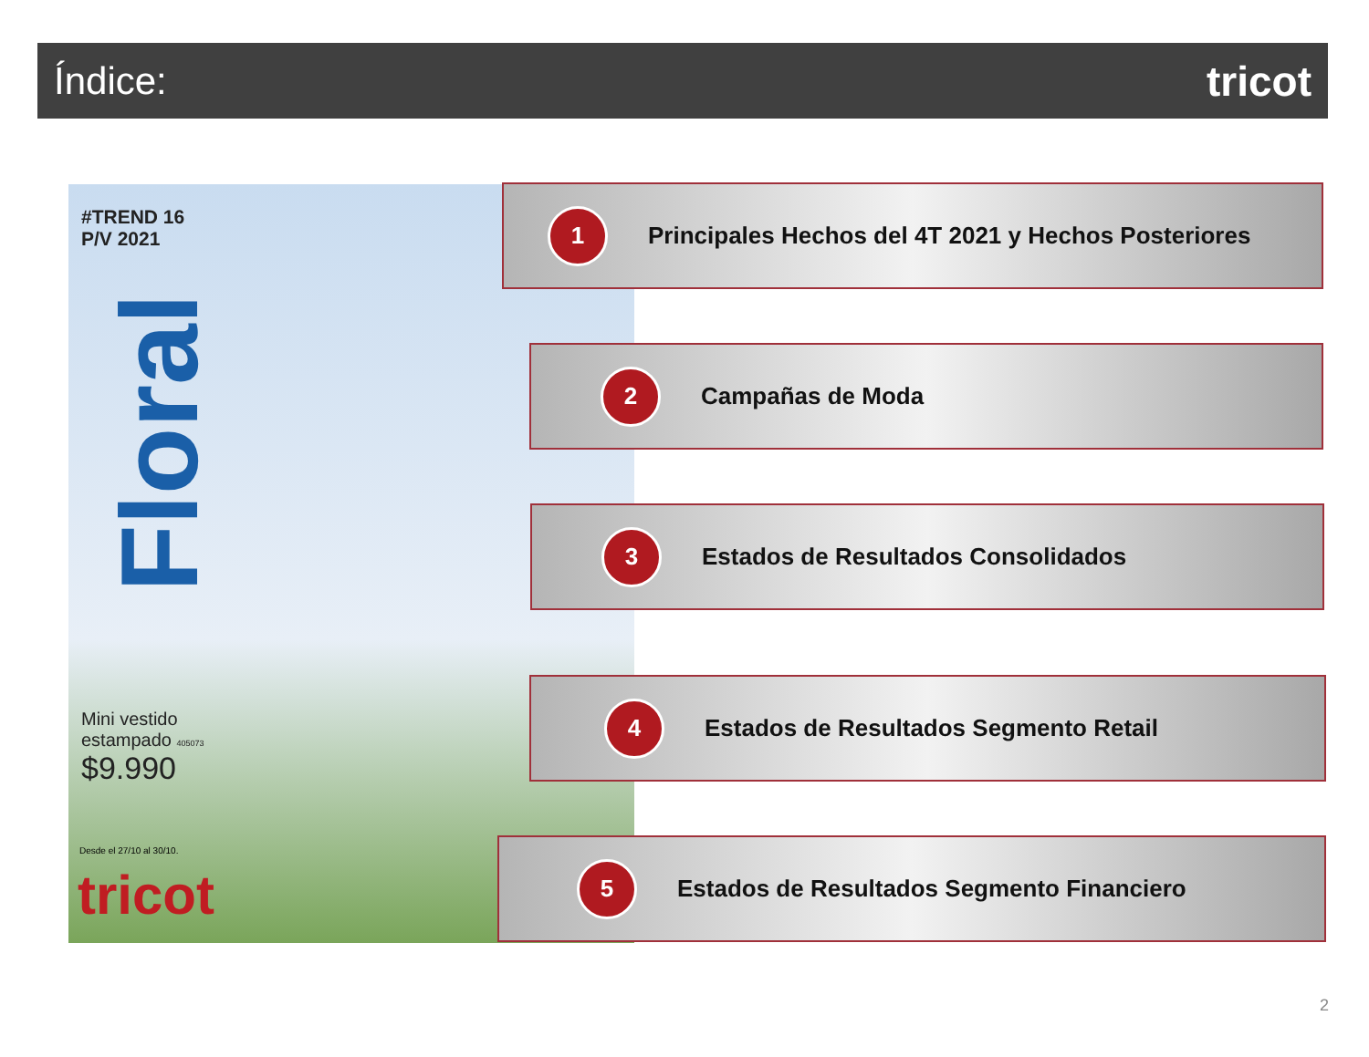Índice: tricot
#TREND 16
P/V 2021
Floral
Mini vestido
estampado 405073
$9.990
Desde el 27/10 al 30/10.
tricot
1
Principales Hechos del 4T 2021 y Hechos Posteriores
2
Campañas de Moda
3
Estados de Resultados Consolidados
4
Estados de Resultados Segmento Retail
5
Estados de Resultados Segmento Financiero
2